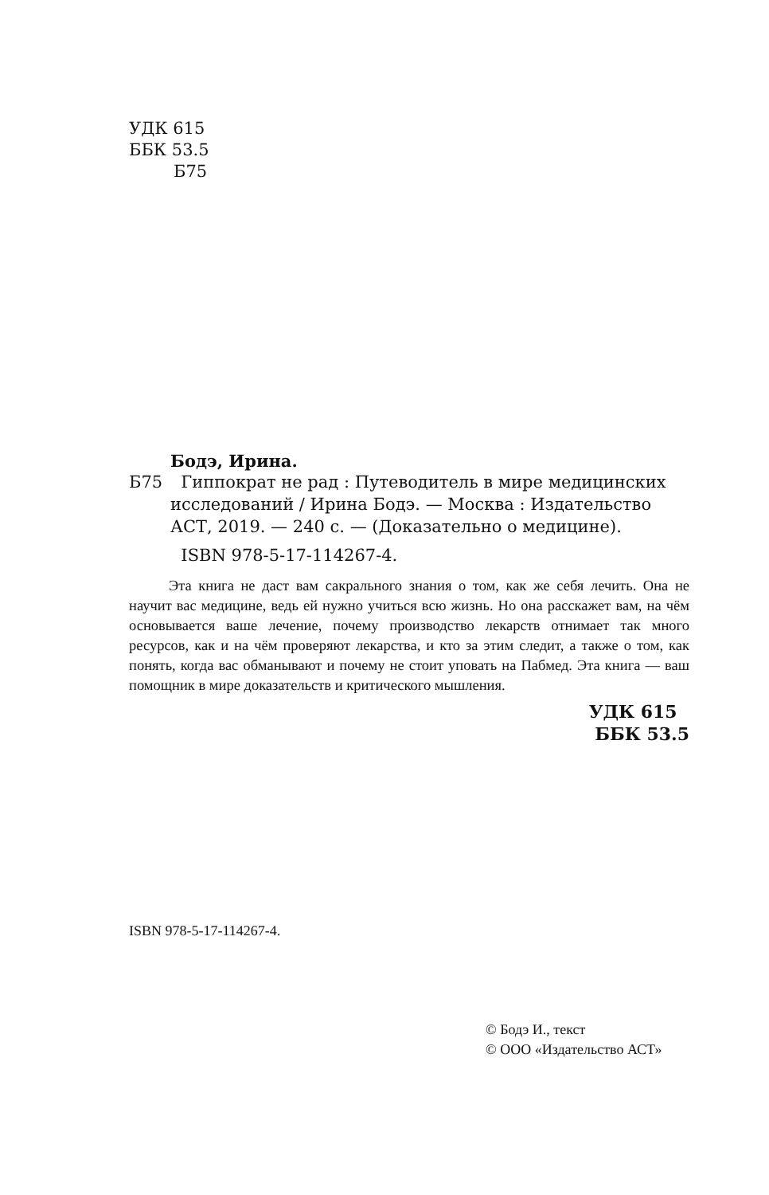УДК 615
ББК 53.5
Б75
Бодэ, Ирина.
Б75 Гиппократ не рад : Путеводитель в мире медицинских исследований / Ирина Бодэ. — Москва : Издательство АСТ, 2019. — 240 с. — (Доказательно о медицине).
ISBN 978-5-17-114267-4.
Эта книга не даст вам сакрального знания о том, как же себя лечить. Она не научит вас медицине, ведь ей нужно учиться всю жизнь. Но она расскажет вам, на чём основывается ваше лечение, почему производство лекарств отнимает так много ресурсов, как и на чём проверяют лекарства, и кто за этим следит, а также о том, как понять, когда вас обманывают и почему не стоит уповать на Пабмед. Эта книга — ваш помощник в мире доказательств и критического мышления.
УДК 615
ББК 53.5
ISBN 978-5-17-114267-4.
© Бодэ И., текст
© ООО «Издательство АСТ»